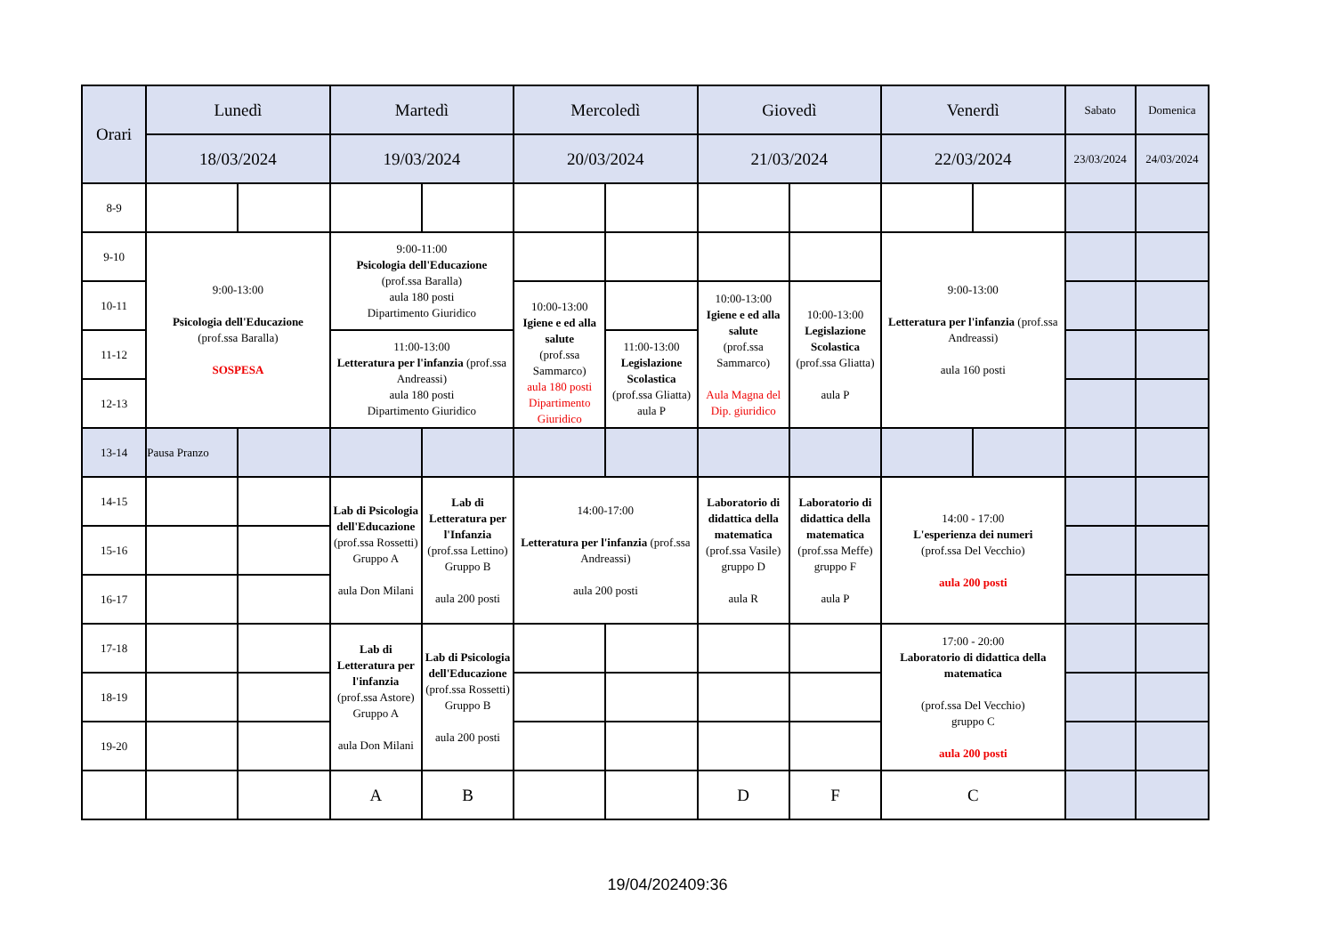| Orari | Lunedì | | Martedì | | Mercoledì | | Giovedì | | Venerdì | | Sabato | Domenica |
| --- | --- | --- | --- | --- | --- | --- | --- | --- | --- | --- | --- | --- |
| | 18/03/2024 | | 19/03/2024 | | 20/03/2024 | | 21/03/2024 | | 22/03/2024 | | 23/03/2024 | 24/03/2024 |
| 8-9 | | | | | | | | | | | | |
| 9-10 | 9:00-13:00 Psicologia dell'Educazione (prof.ssa Baralla) SOSPESA | | 9:00-11:00 Psicologia dell'Educazione (prof.ssa Baralla) aula 180 posti Dipartimento Giuridico | | | | | | 9:00-13:00 Letteratura per l'infanzia (prof.ssa Andreassi) aula 160 posti | | | |
| 10-11 | | | | | 10:00-13:00 Igiene e ed alla salute (prof.ssa Sammarco) aula 180 posti Dipartimento Giuridico | | 10:00-13:00 Igiene e ed alla salute (prof.ssa Sammarco) Aula Magna del Dip. giuridico | 10:00-13:00 Legislazione Scolastica (prof.ssa Gliatta) aula P | | | | |
| 11-12 | | | 11:00-13:00 Letteratura per l'infanzia (prof.ssa Andreassi) aula 180 posti Dipartimento Giuridico | | | 11:00-13:00 Legislazione Scolastica (prof.ssa Gliatta) aula P | | | | | | |
| 12-13 | | | | | | | | | | | | |
| 13-14 | Pausa Pranzo | | | | | | | | | | | |
| 14-15 | | | Lab di Psicologia dell'Educazione (prof.ssa Rossetti) Gruppo A aula Don Milani | Lab di Letteratura per l'Infanzia (prof.ssa Lettino) Gruppo B aula 200 posti | 14:00-17:00 Letteratura per l'infanzia (prof.ssa Andreassi) aula 200 posti | | Laboratorio di didattica della matematica (prof.ssa Vasile) gruppo D aula R | Laboratorio di didattica della matematica (prof.ssa Meffe) gruppo F aula P | 14:00 - 17:00 L'esperienza dei numeri (prof.ssa Del Vecchio) aula 200 posti | | | |
| 15-16 | | | | | | | | | | | | |
| 16-17 | | | | | | | | | | | | |
| 17-18 | | | Lab di Letteratura per l'infanzia (prof.ssa Astore) Gruppo A aula Don Milani | Lab di Psicologia dell'Educazione (prof.ssa Rossetti) Gruppo B aula 200 posti | | | | | 17:00 - 20:00 Laboratorio di didattica della matematica (prof.ssa Del Vecchio) gruppo C aula 200 posti | | | |
| 18-19 | | | | | | | | | | | | |
| 19-20 | | | | | | | | | | | | |
| | | | A | B | | | D | F | C | | | |
19/04/202409:36